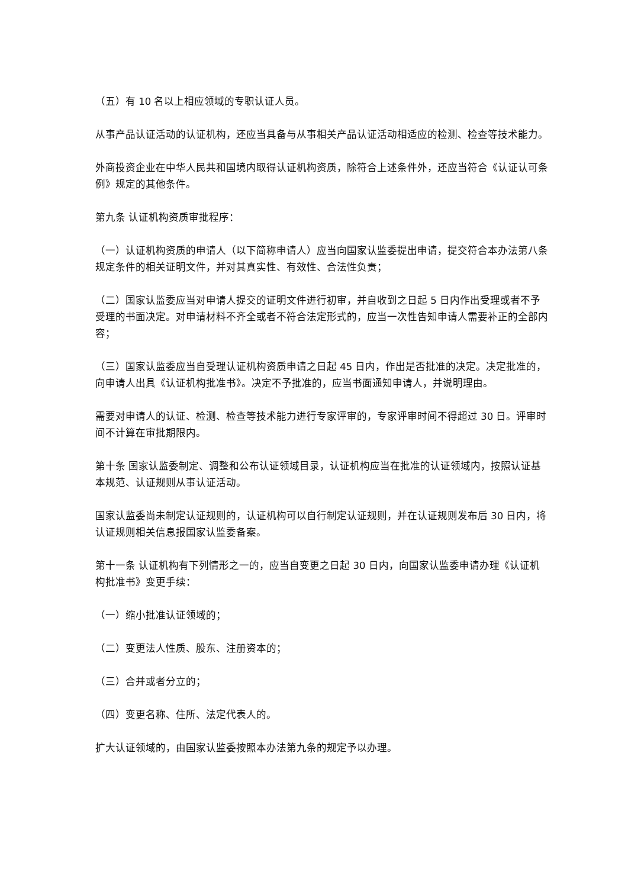（五）有 10 名以上相应领域的专职认证人员。
从事产品认证活动的认证机构，还应当具备与从事相关产品认证活动相适应的检测、检查等技术能力。
外商投资企业在中华人民共和国境内取得认证机构资质，除符合上述条件外，还应当符合《认证认可条例》规定的其他条件。
第九条 认证机构资质审批程序：
（一）认证机构资质的申请人（以下简称申请人）应当向国家认监委提出申请，提交符合本办法第八条规定条件的相关证明文件，并对其真实性、有效性、合法性负责；
（二）国家认监委应当对申请人提交的证明文件进行初审，并自收到之日起 5 日内作出受理或者不予受理的书面决定。对申请材料不齐全或者不符合法定形式的，应当一次性告知申请人需要补正的全部内容；
（三）国家认监委应当自受理认证机构资质申请之日起 45 日内，作出是否批准的决定。决定批准的，向申请人出具《认证机构批准书》。决定不予批准的，应当书面通知申请人，并说明理由。
需要对申请人的认证、检测、检查等技术能力进行专家评审的，专家评审时间不得超过 30 日。评审时间不计算在审批期限内。
第十条 国家认监委制定、调整和公布认证领域目录，认证机构应当在批准的认证领域内，按照认证基本规范、认证规则从事认证活动。
国家认监委尚未制定认证规则的，认证机构可以自行制定认证规则，并在认证规则发布后 30 日内，将认证规则相关信息报国家认监委备案。
第十一条 认证机构有下列情形之一的，应当自变更之日起 30 日内，向国家认监委申请办理《认证机构批准书》变更手续：
（一）缩小批准认证领域的；
（二）变更法人性质、股东、注册资本的；
（三）合并或者分立的；
（四）变更名称、住所、法定代表人的。
扩大认证领域的，由国家认监委按照本办法第九条的规定予以办理。